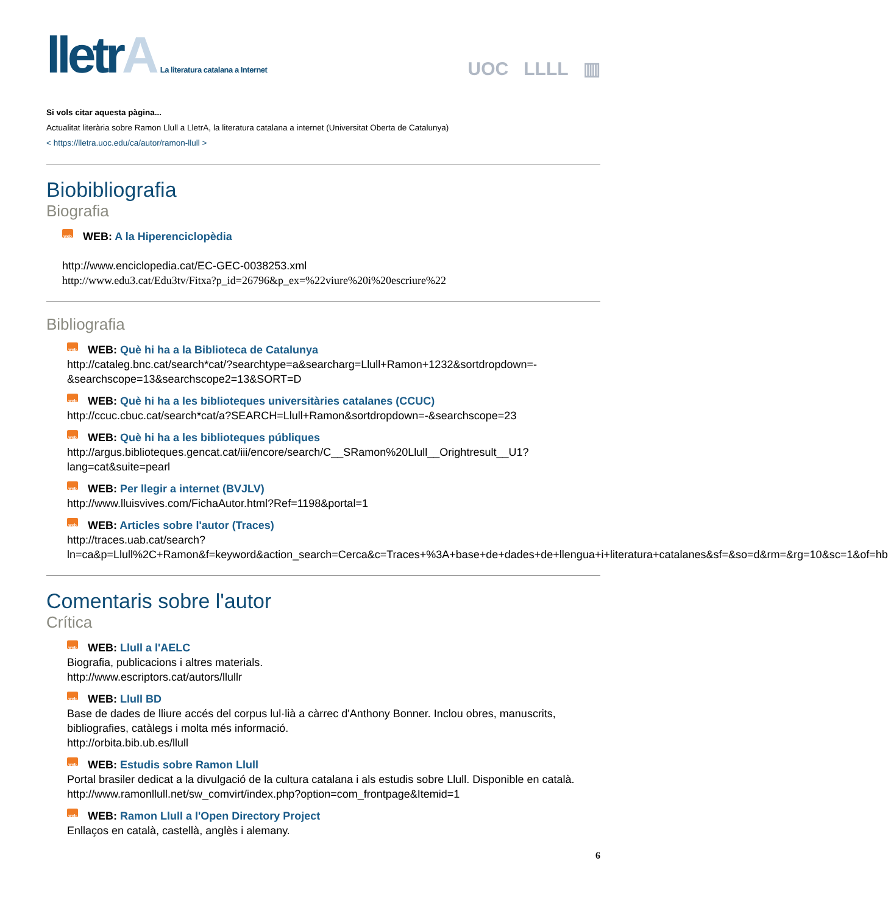lletrA La literatura catalana a Internet
UOC LLLL ▥
Si vols citar aquesta pàgina...
Actualitat literària sobre Ramon Llull a LletrA, la literatura catalana a internet (Universitat Oberta de Catalunya)
< https://lletra.uoc.edu/ca/autor/ramon-llull >
Biobibliografia
Biografia
web WEB: A la Hiperenciclopèdia
http://www.enciclopedia.cat/EC-GEC-0038253.xml
http://www.edu3.cat/Edu3tv/Fitxa?p_id=26796&p_ex=%22viure%20i%20escriure%22
Bibliografia
web WEB: Què hi ha a la Biblioteca de Catalunya
http://cataleg.bnc.cat/search*cat/?searchtype=a&searcharg=Llull+Ramon+1232&sortdropdown=-&searchscope=13&searchscope2=13&SORT=D
web WEB: Què hi ha a les biblioteques universitàries catalanes (CCUC)
http://ccuc.cbuc.cat/search*cat/a?SEARCH=Llull+Ramon&sortdropdown=-&searchscope=23
web WEB: Què hi ha a les biblioteques públiques
http://argus.biblioteques.gencat.cat/iii/encore/search/C__SRamon%20Llull__Orightresult__U1?lang=cat&suite=pearl
web WEB: Per llegir a internet (BVJLV)
http://www.lluisvives.com/FichaAutor.html?Ref=1198&portal=1
web WEB: Articles sobre l'autor (Traces)
http://traces.uab.cat/search?ln=ca&p=Llull%2C+Ramon&f=keyword&action_search=Cerca&c=Traces+%3A+base+de+dades+de+llengua+i+literatura+catalanes&sf=&so=d&rm=&rg=10&sc=1&of=hb
Comentaris sobre l'autor
Crítica
web WEB: Llull a l'AELC
Biografia, publicacions i altres materials.
http://www.escriptors.cat/autors/llullr
web WEB: Llull BD
Base de dades de lliure accés del corpus lul·lià a càrrec d'Anthony Bonner. Inclou obres, manuscrits, bibliografies, catàlegs i molta més informació.
http://orbita.bib.ub.es/llull
web WEB: Estudis sobre Ramon Llull
Portal brasiler dedicat a la divulgació de la cultura catalana i als estudis sobre Llull. Disponible en català.
http://www.ramonllull.net/sw_comvirt/index.php?option=com_frontpage&Itemid=1
web WEB: Ramon Llull a l'Open Directory Project
Enllaços en català, castellà, anglès i alemany.
6